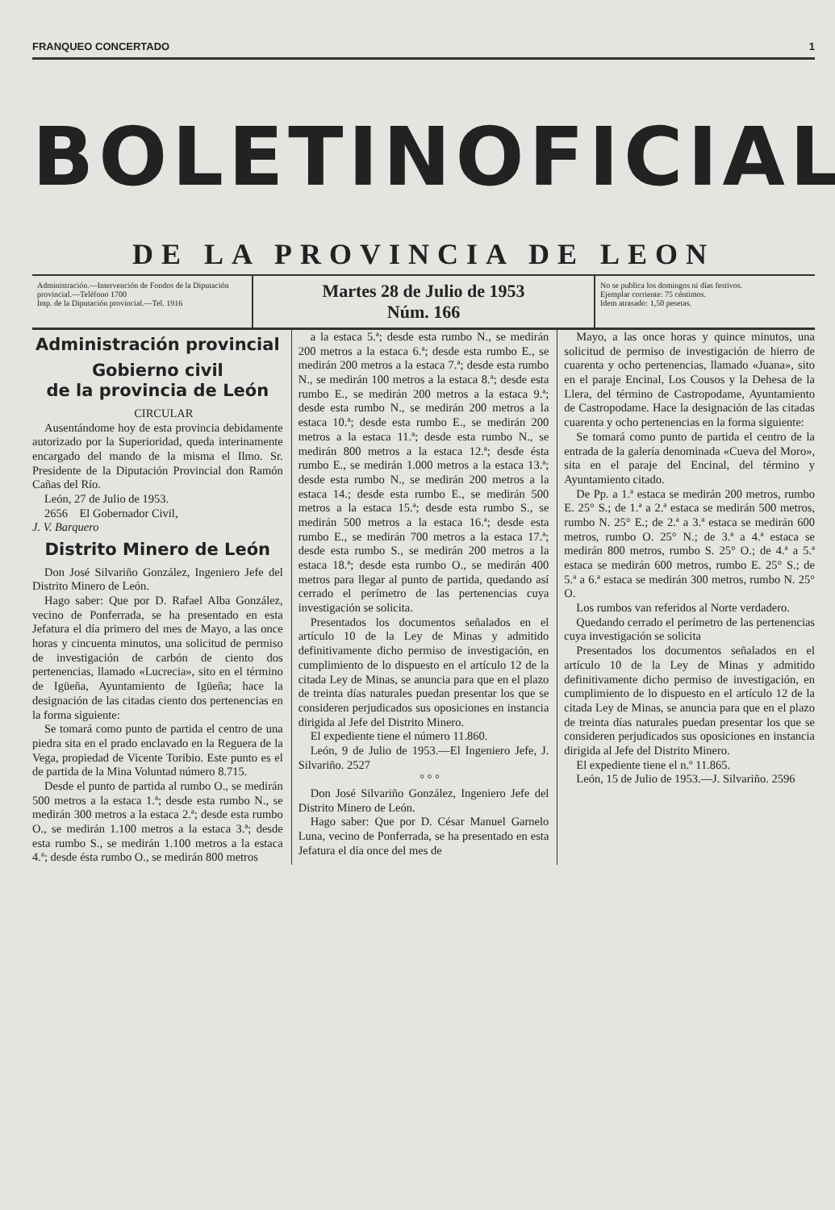FRANQUEO CONCERTADO 1
BOLETIN OFICIAL
DE LA PROVINCIA DE LEON
Administración.—Intervención de Fondos de la Diputación provincial.—Teléfono 1700
Imp. de la Diputación provincial.—Tel. 1916
Martes 28 de Julio de 1953
Núm. 166
No se publica los domingos ni días festivos.
Ejemplar corriente: 75 céntimos.
Idem atrasado: 1,50 pesetas.
Administración provincial
Gobierno civil
de la provincia de León
CIRCULAR
Ausentándome hoy de esta provincia debidamente autorizado por la Superioridad, queda interinamente encargado del mando de la misma el Ilmo. Sr. Presidente de la Diputación Provincial don Ramón Cañas del Río.
León, 27 de Julio de 1953.
2656 El Gobernador Civil,
J. V. Barquero
Distrito Minero de León
Don José Silvariño González, Ingeniero Jefe del Distrito Minero de León.
Hago saber: Que por D. Rafael Alba González, vecino de Ponferrada, se ha presentado en esta Jefatura el día primero del mes de Mayo, a las once horas y cincuenta minutos, una solicitud de permiso de investigación de carbón de ciento dos pertenencias, llamado «Lucrecia», sito en el término de Igüeña, Ayuntamiento de Igüeña; hace la designación de las citadas ciento dos pertenencias en la forma siguiente:
Se tomará como punto de partida el centro de una piedra sita en el prado enclavado en la Reguera de la Vega, propiedad de Vicente Toribio. Este punto es el de partida de la Mina Voluntad número 8.715.
Desde el punto de partida al rumbo O., se medirán 500 metros a la estaca 1.ª; desde esta rumbo N., se medirán 300 metros a la estaca 2.ª; desde esta rumbo O., se medirán 1.100 metros a la estaca 3.ª; desde esta rumbo S., se medirán 1.100 metros a la estaca 4.ª; desde ésta rumbo O., se medirán 800 metros
a la estaca 5.ª; desde esta rumbo N., se medirán 200 metros a la estaca 6.ª; desde esta rumbo E., se medirán 200 metros a la estaca 7.ª; desde esta rumbo N., se medirán 100 metros a la estaca 8.ª; desde esta rumbo E., se medirán 200 metros a la estaca 9.ª; desde esta rumbo N., se medirán 200 metros a la estaca 10.ª; desde esta rumbo E., se medirán 200 metros a la estaca 11.ª; desde esta rumbo N., se medirán 800 metros a la estaca 12.ª; desde ésta rumbo E., se medirán 1.000 metros a la estaca 13.ª; desde esta rumbo N., se medirán 200 metros a la estaca 14.; desde esta rumbo E., se medirán 500 metros a la estaca 15.ª; desde esta rumbo S., se medirán 500 metros a la estaca 16.ª; desde esta rumbo E., se medirán 700 metros a la estaca 17.ª; desde esta rumbo S., se medirán 200 metros a la estaca 18.ª; desde esta rumbo O., se medirán 400 metros para llegar al punto de partida, quedando así cerrado el perímetro de las pertenencias cuya investigación se solicita.
Presentados los documentos señalados en el artículo 10 de la Ley de Minas y admitido definitivamente dicho permiso de investigación, en cumplimiento de lo dispuesto en el artículo 12 de la citada Ley de Minas, se anuncia para que en el plazo de treinta días naturales puedan presentar los que se consideren perjudicados sus oposiciones en instancia dirigida al Jefe del Distrito Minero.
El expediente tiene el número 11.860.
León, 9 de Julio de 1953.—El Ingeniero Jefe, J. Silvariño. 2527
° ° °
Don José Silvariño González, Ingeniero Jefe del Distrito Minero de León.
Hago saber: Que por D. César Manuel Garnelo Luna, vecino de Ponferrada, se ha presentado en esta Jefatura el día once del mes de
Mayo, a las once horas y quince minutos, una solicitud de permiso de investigación de hierro de cuarenta y ocho pertenencias, llamado «Juana», sito en el paraje Encinal, Los Cousos y la Dehesa de la Llera, del término de Castropodame, Ayuntamiento de Castropodame. Hace la designación de las citadas cuarenta y ocho pertenencias en la forma siguiente:
Se tomará como punto de partida el centro de la entrada de la galería denominada «Cueva del Moro», sita en el paraje del Encinal, del término y Ayuntamiento citado.
De Pp. a 1.ª estaca se medirán 200 metros, rumbo E. 25° S.; de 1.ª a 2.ª estaca se medirán 500 metros, rumbo N. 25° E.; de 2.ª a 3.ª estaca se medirán 600 metros, rumbo O. 25° N.; de 3.ª a 4.ª estaca se medirán 800 metros, rumbo S. 25° O.; de 4.ª a 5.ª estaca se medirán 600 metros, rumbo E. 25° S.; de 5.ª a 6.ª estaca se medirán 300 metros, rumbo N. 25° O.
Los rumbos van referidos al Norte verdadero.
Quedando cerrado el perímetro de las pertenencias cuya investigación se solicita
Presentados los documentos señalados en el artículo 10 de la Ley de Minas y admitido definitivamente dicho permiso de investigación, en cumplimiento de lo dispuesto en el artículo 12 de la citada Ley de Minas, se anuncia para que en el plazo de treinta días naturales puedan presentar los que se consideren perjudicados sus oposiciones en instancia dirigida al Jefe del Distrito Minero.
El expediente tiene el n.º 11.865.
León, 15 de Julio de 1953.—J. Silvariño. 2596